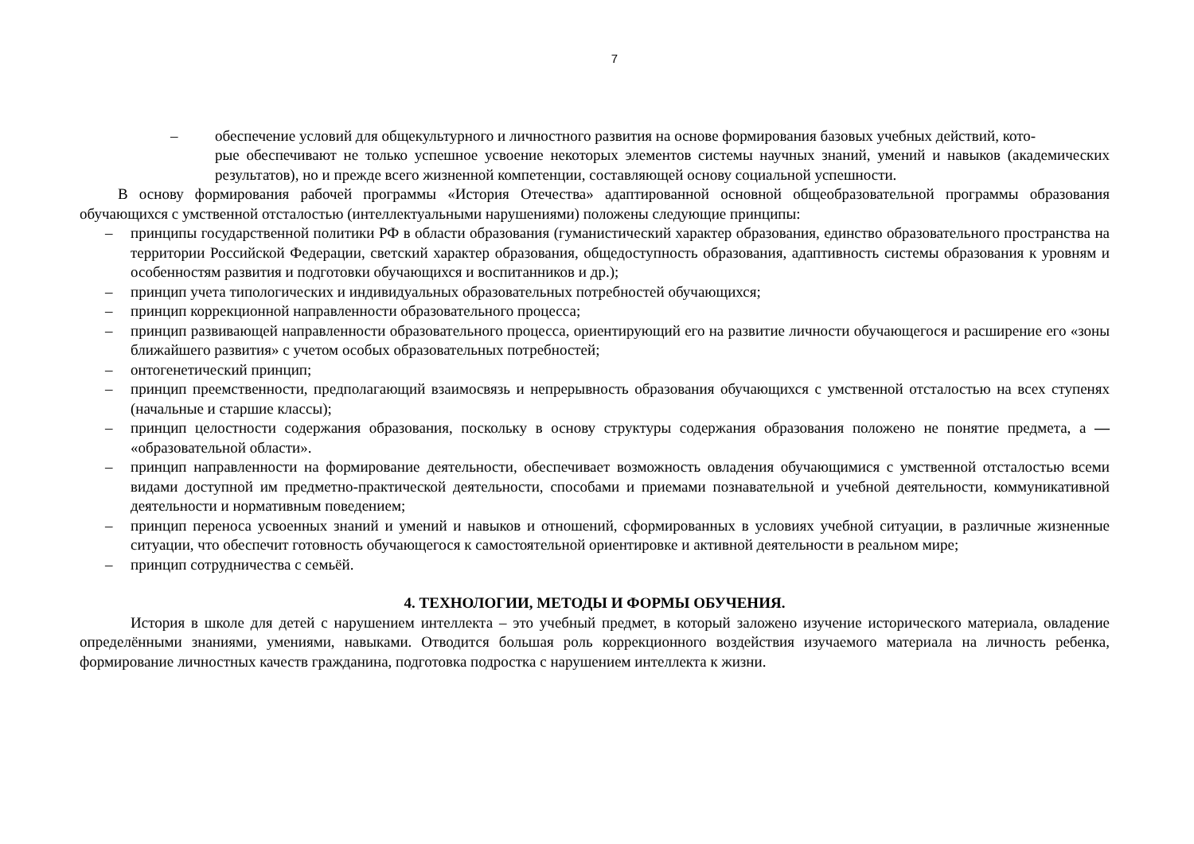7
– обеспечение условий для общекультурного и личностного развития на основе формирования базовых учебных действий, кото-
рые обеспечивают не только успешное усвоение некоторых элементов системы научных знаний, умений и навыков (академических результатов), но и прежде всего жизненной компетенции, составляющей основу социальной успешности.
В основу формирования рабочей программы «История Отечества» адаптированной основной общеобразовательной программы образования обучающихся с умственной отсталостью (интеллектуальными нарушениями) положены следующие принципы:
– принципы государственной политики РФ в области образования (гуманистический характер образования, единство образовательного пространства на территории Российской Федерации, светский характер образования, общедоступность образования, адаптивность системы образования к уровням и особенностям развития и подготовки обучающихся и воспитанников и др.);
– принцип учета типологических и индивидуальных образовательных потребностей обучающихся;
– принцип коррекционной направленности образовательного процесса;
– принцип развивающей направленности образовательного процесса, ориентирующий его на развитие личности обучающегося и расширение его «зоны ближайшего развития» с учетом особых образовательных потребностей;
– онтогенетический принцип;
– принцип преемственности, предполагающий взаимосвязь и непрерывность образования обучающихся с умственной отсталостью на всех ступенях (начальные и старшие классы);
– принцип целостности содержания образования, поскольку в основу структуры содержания образования положено не понятие предмета, а — «образовательной области».
– принцип направленности на формирование деятельности, обеспечивает возможность овладения обучающимися с умственной отсталостью всеми видами доступной им предметно-практической деятельности, способами и приемами познавательной и учебной деятельности, коммуникативной деятельности и нормативным поведением;
– принцип переноса усвоенных знаний и умений и навыков и отношений, сформированных в условиях учебной ситуации, в различные жизненные ситуации, что обеспечит готовность обучающегося к самостоятельной ориентировке и активной деятельности в реальном мире;
– принцип сотрудничества с семьёй.
4. ТЕХНОЛОГИИ, МЕТОДЫ И ФОРМЫ ОБУЧЕНИЯ.
История в школе для детей с нарушением интеллекта – это учебный предмет, в который заложено изучение исторического материала, овладение определёнными знаниями, умениями, навыками. Отводится большая роль коррекционного воздействия изучаемого материала на личность ребенка, формирование личностных качеств гражданина, подготовка подростка с нарушением интеллекта к жизни.